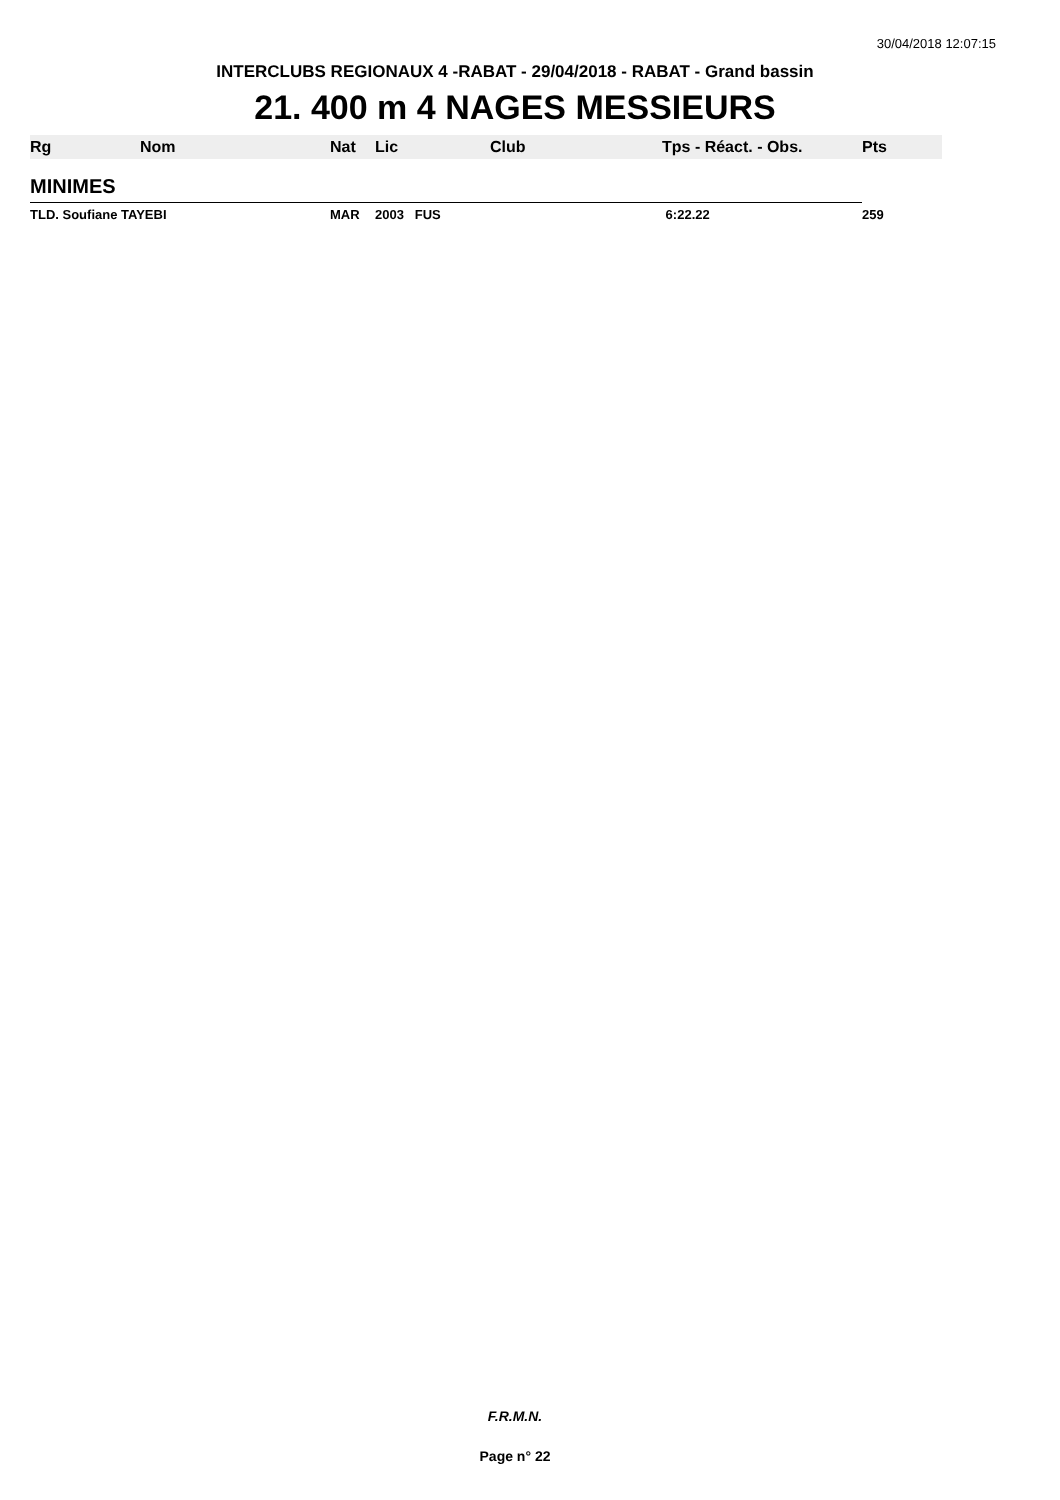30/04/2018 12:07:15
INTERCLUBS REGIONAUX 4 -RABAT - 29/04/2018 - RABAT - Grand bassin
21. 400 m 4 NAGES MESSIEURS
| Rg | Nom | Nat | Lic | Club | Tps - Réact. - Obs. | Pts |
| --- | --- | --- | --- | --- | --- | --- |
| MINIMES | | | | | | |
| TLD. Soufiane TAYEBI | | MAR | 2003 FUS | | 6:22.22 | 259 |
F.R.M.N.
Page n° 22